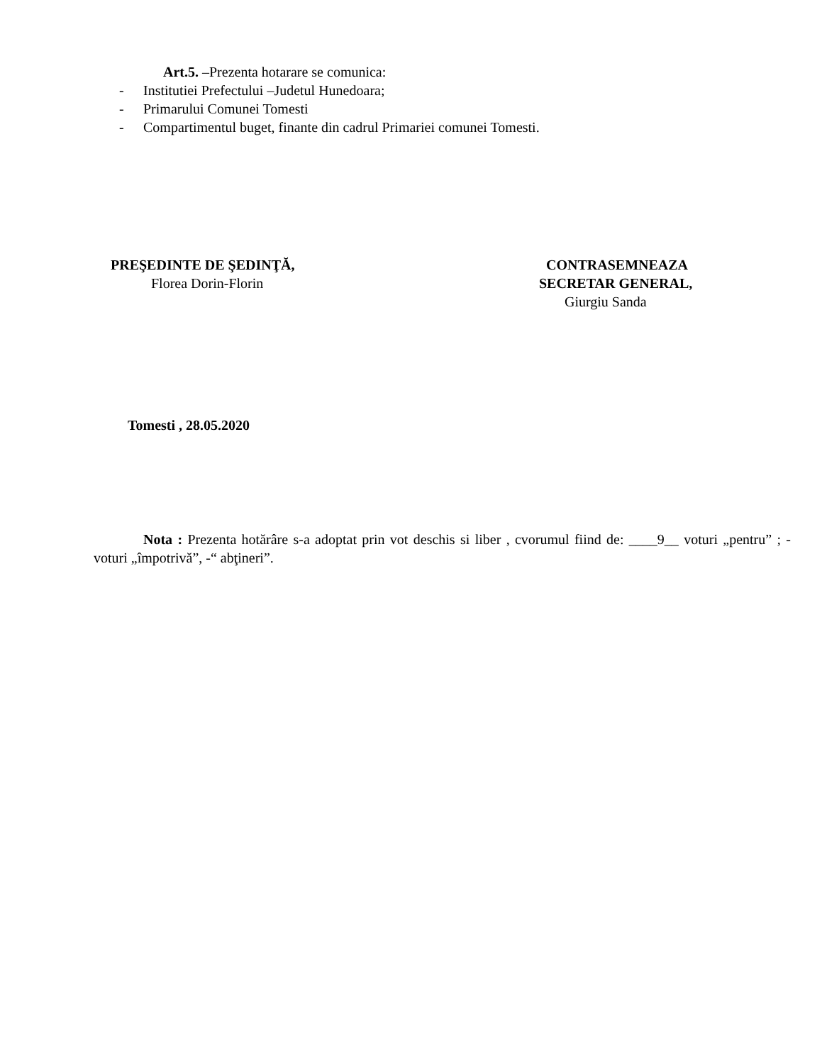Art.5. –Prezenta hotarare se comunica:
- Institutiei Prefectului –Judetul Hunedoara;
- Primarului Comunei Tomesti
- Compartimentul buget, finante din cadrul Primariei comunei Tomesti.
PREŞEDINTE DE ŞEDINŢĂ,
Florea Dorin-Florin
CONTRASEMNEAZA
SECRETAR GENERAL,
Giurgiu Sanda
Tomesti , 28.05.2020
Nota : Prezenta hotărâre s-a adoptat prin vot deschis si liber , cvorumul fiind de: ____9__ voturi „pentru” ; - voturi „împotrivă”, -“ abţineri”.